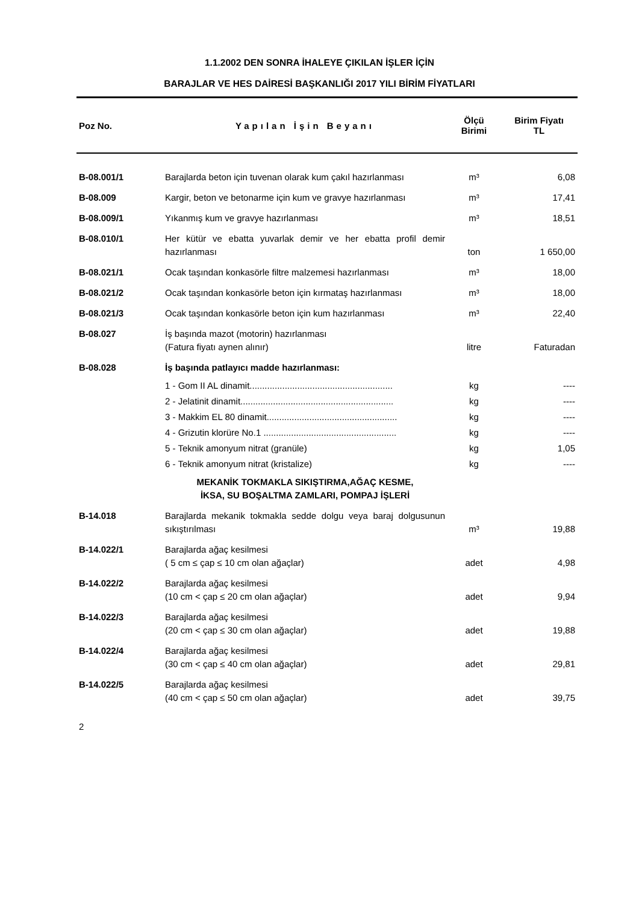1.1.2002 DEN SONRA İHALEYE ÇIKILAN İŞLER İÇİN
BARAJLAR VE HES DAİRESİ BAŞKANLIĞI 2017 YILI BİRİM FİYATLARI
| Poz No. | Yapılan İşin Beyanı | Ölçü Birimi | Birim Fiyatı TL |
| --- | --- | --- | --- |
| B-08.001/1 | Barajlarda beton için tuvenan olarak kum çakıl hazırlanması | m³ | 6,08 |
| B-08.009 | Kargir, beton ve betonarme için kum ve gravye hazırlanması | m³ | 17,41 |
| B-08.009/1 | Yıkanmış kum ve gravye hazırlanması | m³ | 18,51 |
| B-08.010/1 | Her kütür ve ebatta yuvarlak demir ve her ebatta profil demir hazırlanması | ton | 1 650,00 |
| B-08.021/1 | Ocak taşından konkasörle filtre malzemesi hazırlanması | m³ | 18,00 |
| B-08.021/2 | Ocak taşından konkasörle beton için kırmataş hazırlanması | m³ | 18,00 |
| B-08.021/3 | Ocak taşından konkasörle beton için kum hazırlanması | m³ | 22,40 |
| B-08.027 | İş başında mazot (motorin) hazırlanması (Fatura fiyatı aynen alınır) | litre | Faturadan |
| B-08.028 | İş başında patlayıcı madde hazırlanması: | | |
| | 1 - Gom II AL dinamit......................................................... | kg | ---- |
| | 2 - Jelatinit dinamit............................................................. | kg | ---- |
| | 3 - Makkim EL 80 dinamit.................................................... | kg | ---- |
| | 4 - Grizutin klorüre No.1 ..................................................... | kg | ---- |
| | 5 - Teknik amonyum nitrat (granüle) | kg | 1,05 |
| | 6 - Teknik amonyum nitrat (kristalize) | kg | ---- |
| | MEKANİK TOKMAKLA SIKIŞTIRMA,AĞAÇ KESME, İKSA, SU BOŞALTMA ZAMLARI, POMPAJ İŞLERİ | | |
| B-14.018 | Barajlarda mekanik tokmakla sedde dolgu veya baraj dolgusunun sıkıştırılması | m³ | 19,88 |
| B-14.022/1 | Barajlarda ağaç kesilmesi ( 5 cm ≤ çap ≤ 10 cm olan ağaçlar) | adet | 4,98 |
| B-14.022/2 | Barajlarda ağaç kesilmesi (10 cm < çap ≤ 20 cm olan ağaçlar) | adet | 9,94 |
| B-14.022/3 | Barajlarda ağaç kesilmesi (20 cm < çap ≤ 30 cm olan ağaçlar) | adet | 19,88 |
| B-14.022/4 | Barajlarda ağaç kesilmesi (30 cm < çap ≤ 40 cm olan ağaçlar) | adet | 29,81 |
| B-14.022/5 | Barajlarda ağaç kesilmesi (40 cm < çap ≤ 50 cm olan ağaçlar) | adet | 39,75 |
| 2 | | | |